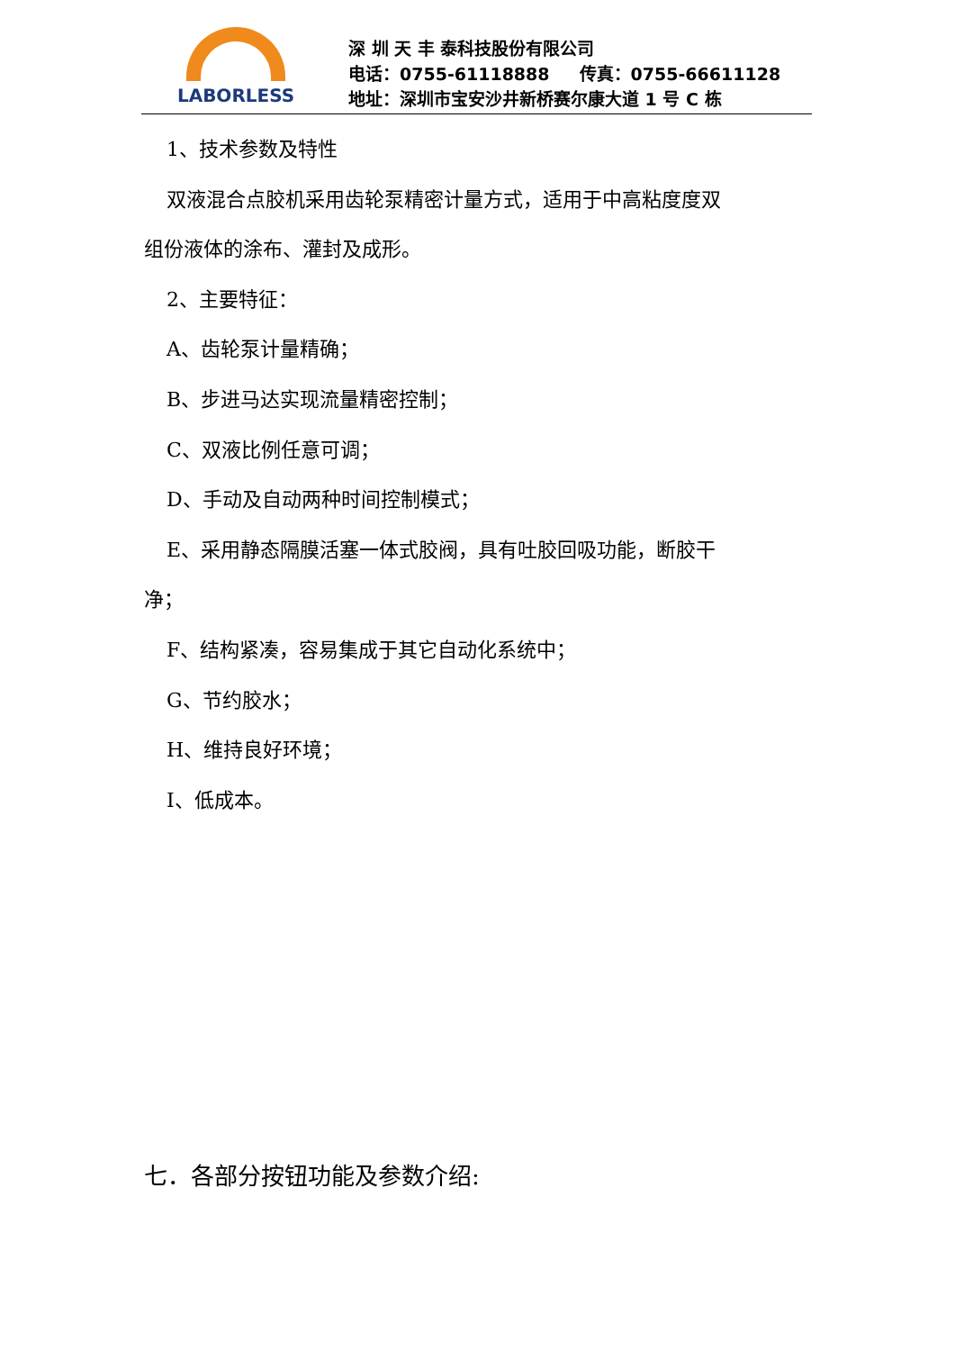LABORLESS
深 圳 天 丰 泰科技股份有限公司
电话：0755-61118888 传真：0755-66611128
地址：深圳市宝安沙井新桥赛尔康大道 1 号 C 栋
1、技术参数及特性
双液混合点胶机采用齿轮泵精密计量方式，适用于中高粘度度双
组份液体的涂布、灌封及成形。
2、主要特征：
A、齿轮泵计量精确；
B、步进马达实现流量精密控制；
C、双液比例任意可调；
D、手动及自动两种时间控制模式；
E、采用静态隔膜活塞一体式胶阀，具有吐胶回吸功能，断胶干
净；
F、结构紧凑，容易集成于其它自动化系统中；
G、节约胶水；
H、维持良好环境；
I、低成本。
七．各部分按钮功能及参数介绍: